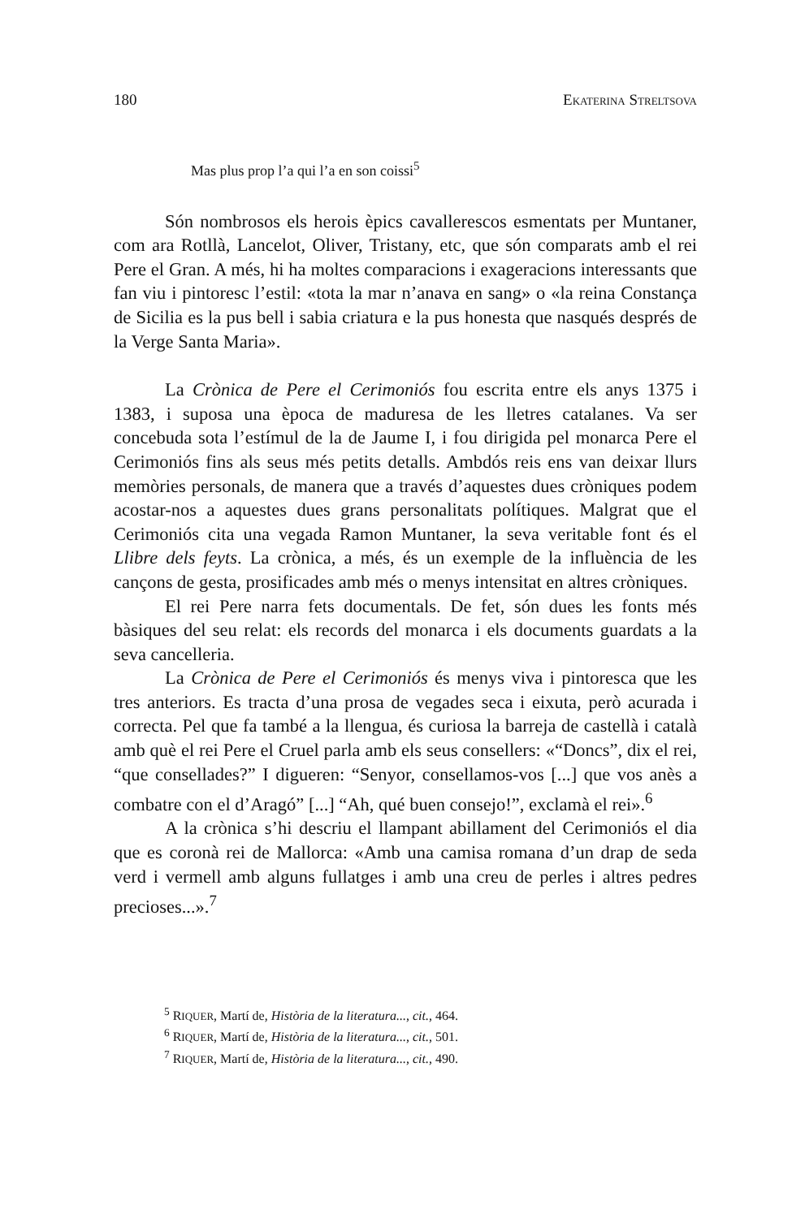180 EKATERINA STRELTSOVA
Mas plus prop l’a qui l’a en son coissi<sup>5</sup>
Són nombrosos els herois èpics cavallerescos esmentats per Muntaner, com ara Rotllà, Lancelot, Oliver, Tristany, etc, que són comparats amb el rei Pere el Gran. A més, hi ha moltes comparacions i exageracions interessants que fan viu i pintoresc l’estil: «tota la mar n’anava en sang» o «la reina Constança de Sicilia es la pus bell i sabia criatura e la pus honesta que nasqués després de la Verge Santa Maria».
La Crònica de Pere el Cerimoniós fou escrita entre els anys 1375 i 1383, i suposa una època de maduresa de les lletres catalanes. Va ser concebuda sota l’estímul de la de Jaume I, i fou dirigida pel monarca Pere el Cerimoniós fins als seus més petits detalls. Ambdós reis ens van deixar llurs memòries personals, de manera que a través d’aquestes dues cròniques podem acostar-nos a aquestes dues grans personalitats polítiques. Malgrat que el Cerimoniós cita una vegada Ramon Muntaner, la seva veritable font és el Llibre dels feyts. La crònica, a més, és un exemple de la influència de les cançons de gesta, prosificades amb més o menys intensitat en altres cròniques.
El rei Pere narra fets documentals. De fet, són dues les fonts més bàsiques del seu relat: els records del monarca i els documents guardats a la seva cancelleria.
La Crònica de Pere el Cerimoniós és menys viva i pintoresca que les tres anteriors. Es tracta d’una prosa de vegades seca i eixuta, però acurada i correcta. Pel que fa també a la llengua, és curiosa la barreja de castellà i català amb què el rei Pere el Cruel parla amb els seus consellers: «“Doncs”, dix el rei, “que consellades?” I digueren: “Senyor, consellamos-vos [...] que vos anès a combatre con el d’Aragó” [...] “Ah, qué buen consejo!”, exclamà el rei».<sup>6</sup>
A la crònica s’hi descriu el llampant abillament del Cerimoniós el dia que es coronà rei de Mallorca: «Amb una camisa romana d’un drap de seda verd i vermell amb alguns fullatges i amb una creu de perles i altres pedres precioses...».<sup>7</sup>
<sup>5</sup> RIQUER, Martí de, Història de la literatura..., cit., 464.
<sup>6</sup> RIQUER, Martí de, Història de la literatura..., cit., 501.
<sup>7</sup> RIQUER, Martí de, Història de la literatura..., cit., 490.